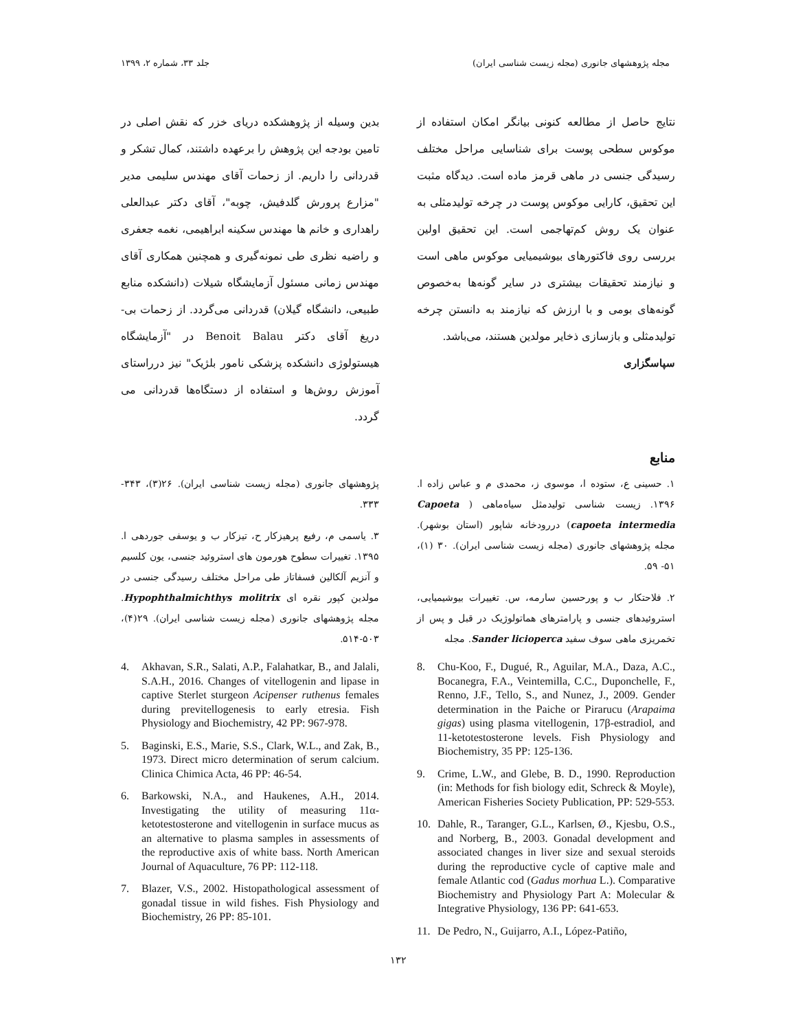مجله پژوهشهای جانوری (مجله زیست شناسی ایران) جلد ۳۳، شماره ۲، ۱۳۹۹
نتایج حاصل از مطالعه کنونی بیانگر امکان استفاده از موکوس سطحی پوست برای شناسایی مراحل مختلف رسیدگی جنسی در ماهی قرمز ماده است. دیدگاه مثبت این تحقیق، کارایی موکوس پوست در چرخه تولیدمثلی به عنوان یک روش کم‌تهاجمی است. این تحقیق اولین بررسی روی فاکتورهای بیوشیمیایی موکوس ماهی است و نیازمند تحقیقات بیشتری در سایر گونه‌ها به‌خصوص گونه‌های بومی و با ارزش که نیازمند به دانستن چرخه تولیدمثلی و بازسازی ذخایر مولدین هستند، می‌باشد.
سپاسگزاری
بدین وسیله از پژوهشکده دریای خزر که نقش اصلی در تامین بودجه این پژوهش را برعهده داشتند، کمال تشکر و قدردانی را داریم. از زحمات آقای مهندس سلیمی مدیر "مزارع پرورش گلدفیش، چوبه"، آقای دکتر عبدالعلی راهداری و خانم ها مهندس سکینه ابراهیمی، نغمه جعفری و راضیه نظری طی نمونه‌گیری و همچنین همکاری آقای مهندس زمانی مسئول آزمایشگاه شیلات (دانشکده منابع طبیعی، دانشگاه گیلان) قدردانی می‌گردد. از زحمات بی-دریغ آقای دکتر Benoit Balau در "آزمایشگاه هیستولوژی دانشکده پزشکی نامور بلژیک" نیز درراستای آموزش روش‌ها و استفاده از دستگاه‌ها قدردانی می گردد.
منابع
۱. حسینی ع، ستوده ا، موسوی ز، محمدی م و عباس زاده ا. ۱۳۹۶. زیست شناسی تولیدمثل سیاه‌ماهی ( Capoeta capoeta intermedia) دررودخانه شاپور (استان بوشهر). مجله پژوهشهای جانوری (مجله زیست شناسی ایران). ۳۰ (۱)، ۵۱- ۵۹.
۲. فلاحتکار ب و پورحسین سارمه، س. تغییرات بیوشیمیایی، استروئیدهای جنسی و پارامترهای هماتولوژیک در قبل و پس از تخمریزی ماهی سوف سفید Sander licioperca. مجله
8. Chu-Koo, F., Dugué, R., Aguilar, M.A., Daza, A.C., Bocanegra, F.A., Veintemilla, C.C., Duponchelle, F., Renno, J.F., Tello, S., and Nunez, J., 2009. Gender determination in the Paiche or Pirarucu (Arapaima gigas) using plasma vitellogenin, 17β-estradiol, and 11-ketotestosterone levels. Fish Physiology and Biochemistry, 35 PP: 125-136.
9. Crime, L.W., and Glebe, B. D., 1990. Reproduction (in: Methods for fish biology edit, Schreck & Moyle), American Fisheries Society Publication, PP: 529-553.
10. Dahle, R., Taranger, G.L., Karlsen, Ø., Kjesbu, O.S., and Norberg, B., 2003. Gonadal development and associated changes in liver size and sexual steroids during the reproductive cycle of captive male and female Atlantic cod (Gadus morhua L.). Comparative Biochemistry and Physiology Part A: Molecular & Integrative Physiology, 136 PP: 641-653.
11. De Pedro, N., Guijarro, A.I., López-Patiño,
پژوهشهای جانوری (مجله زیست شناسی ایران). ۲۶(۳)، ۳۴۳- ۳۳۳.
۳. یاسمی م، رفیع پرهیزکار ح، تیزکار ب و یوسفی جوردهی ا. ۱۳۹۵. تغییرات سطوح هورمون های استروئید جنسی، یون کلسیم و آنزیم آلکالین فسفاتاز طی مراحل مختلف رسیدگی جنسی در مولدین کپور نقره ای Hypophthalmichthys molitrix. مجله پژوهشهای جانوری (مجله زیست شناسی ایران). ۲۹(۴)، ۵۰۳-۵۱۴.
4. Akhavan, S.R., Salati, A.P., Falahatkar, B., and Jalali, S.A.H., 2016. Changes of vitellogenin and lipase in captive Sterlet sturgeon Acipenser ruthenus females during previtellogenesis to early etresia. Fish Physiology and Biochemistry, 42 PP: 967-978.
5. Baginski, E.S., Marie, S.S., Clark, W.L., and Zak, B., 1973. Direct micro determination of serum calcium. Clinica Chimica Acta, 46 PP: 46-54.
6. Barkowski, N.A., and Haukenes, A.H., 2014. Investigating the utility of measuring 11α-ketotestosterone and vitellogenin in surface mucus as an alternative to plasma samples in assessments of the reproductive axis of white bass. North American Journal of Aquaculture, 76 PP: 112-118.
7. Blazer, V.S., 2002. Histopathological assessment of gonadal tissue in wild fishes. Fish Physiology and Biochemistry, 26 PP: 85-101.
۱۳۲